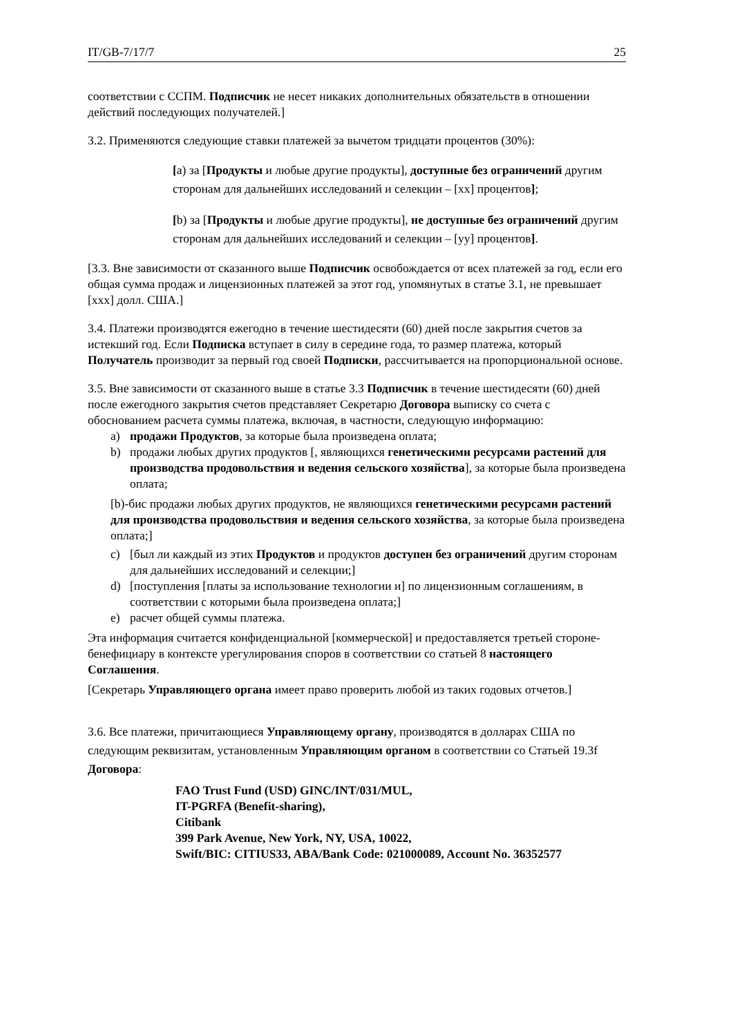IT/GB-7/17/7 25
соответствии с ССПМ. Подписчик не несет никаких дополнительных обязательств в отношении действий последующих получателей.]
3.2. Применяются следующие ставки платежей за вычетом тридцати процентов (30%):
[a) за [Продукты и любые другие продукты], доступные без ограничений другим сторонам для дальнейших исследований и селекции – [xx] процентов];
[b) за [Продукты и любые другие продукты], не доступные без ограничений другим сторонам для дальнейших исследований и селекции – [yy] процентов].
[3.3. Вне зависимости от сказанного выше Подписчик освобождается от всех платежей за год, если его общая сумма продаж и лицензионных платежей за этот год, упомянутых в статье 3.1, не превышает [ххх] долл. США.]
3.4. Платежи производятся ежегодно в течение шестидесяти (60) дней после закрытия счетов за истекший год. Если Подписка вступает в силу в середине года, то размер платежа, который Получатель производит за первый год своей Подписки, рассчитывается на пропорциональной основе.
3.5. Вне зависимости от сказанного выше в статье 3.3 Подписчик в течение шестидесяти (60) дней после ежегодного закрытия счетов представляет Секретарю Договора выписку со счета с обоснованием расчета суммы платежа, включая, в частности, следующую информацию:
a) продажи Продуктов, за которые была произведена оплата;
b) продажи любых других продуктов [, являющихся генетическими ресурсами растений для производства продовольствия и ведения сельского хозяйства], за которые была произведена оплата;
[b)-бис продажи любых других продуктов, не являющихся генетическими ресурсами растений для производства продовольствия и ведения сельского хозяйства, за которые была произведена оплата;]
c) [был ли каждый из этих Продуктов и продуктов доступен без ограничений другим сторонам для дальнейших исследований и селекции;]
d) [поступления [платы за использование технологии и] по лицензионным соглашениям, в соответствии с которыми была произведена оплата;]
e) расчет общей суммы платежа.
Эта информация считается конфиденциальной [коммерческой] и предоставляется третьей стороне-бенефициару в контексте урегулирования споров в соответствии со статьей 8 настоящего Соглашения.
[Секретарь Управляющего органа имеет право проверить любой из таких годовых отчетов.]
3.6. Все платежи, причитающиеся Управляющему органу, производятся в долларах США по следующим реквизитам, установленным Управляющим органом в соответствии со Статьей 19.3f Договора:
FAO Trust Fund (USD) GINC/INT/031/MUL,
IT-PGRFA (Benefit-sharing),
Citibank
399 Park Avenue, New York, NY, USA, 10022,
Swift/BIC: CITIUS33, ABA/Bank Code: 021000089, Account No. 36352577